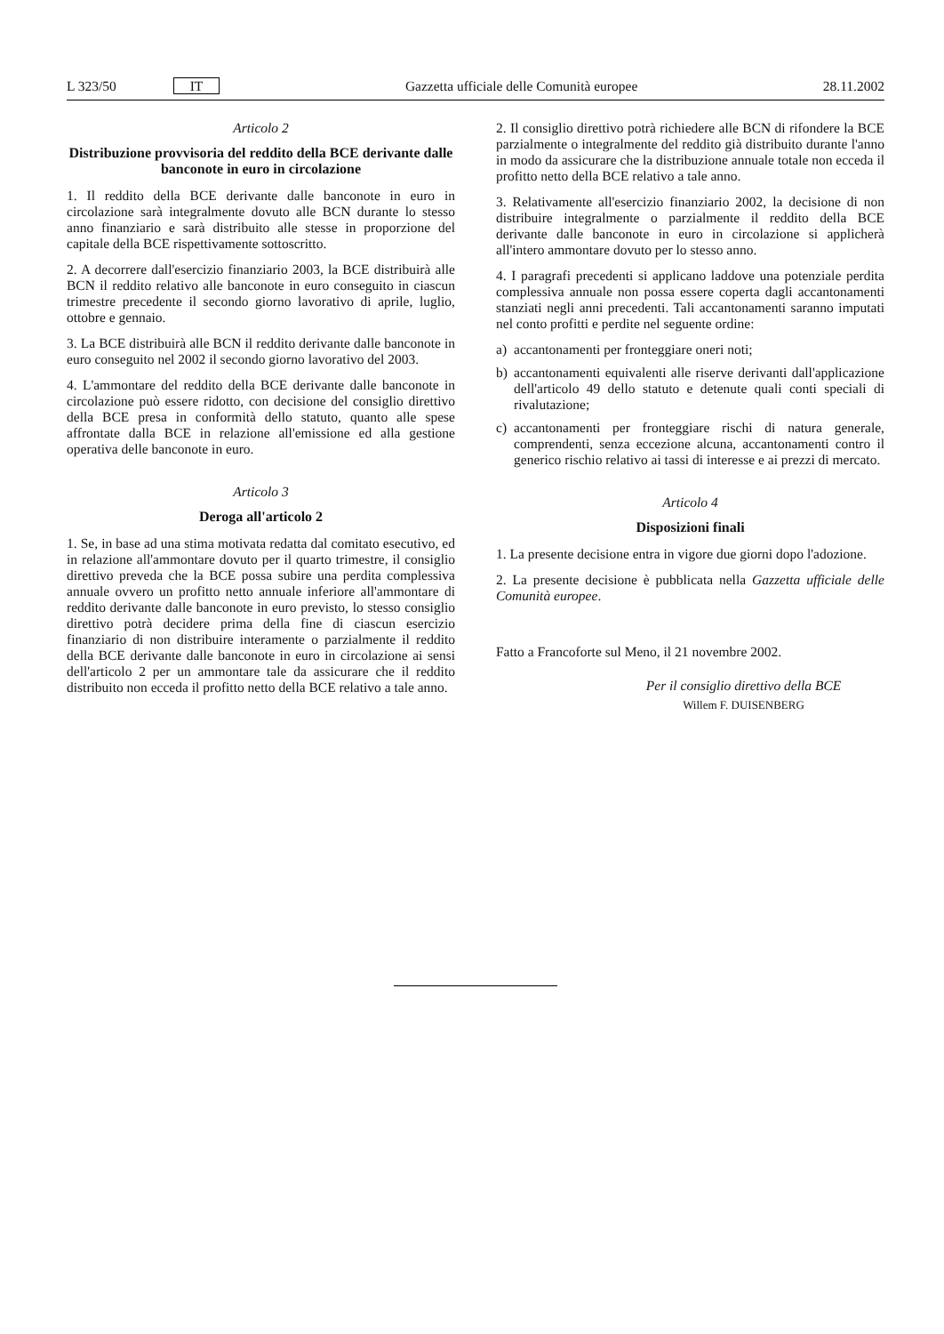L 323/50 IT Gazzetta ufficiale delle Comunità europee 28.11.2002
Articolo 2
Distribuzione provvisoria del reddito della BCE derivante dalle banconote in euro in circolazione
1. Il reddito della BCE derivante dalle banconote in euro in circolazione sarà integralmente dovuto alle BCN durante lo stesso anno finanziario e sarà distribuito alle stesse in proporzione del capitale della BCE rispettivamente sottoscritto.
2. A decorrere dall'esercizio finanziario 2003, la BCE distribuirà alle BCN il reddito relativo alle banconote in euro conseguito in ciascun trimestre precedente il secondo giorno lavorativo di aprile, luglio, ottobre e gennaio.
3. La BCE distribuirà alle BCN il reddito derivante dalle banconote in euro conseguito nel 2002 il secondo giorno lavorativo del 2003.
4. L'ammontare del reddito della BCE derivante dalle banconote in circolazione può essere ridotto, con decisione del consiglio direttivo della BCE presa in conformità dello statuto, quanto alle spese affrontate dalla BCE in relazione all'emissione ed alla gestione operativa delle banconote in euro.
Articolo 3
Deroga all'articolo 2
1. Se, in base ad una stima motivata redatta dal comitato esecutivo, ed in relazione all'ammontare dovuto per il quarto trimestre, il consiglio direttivo preveda che la BCE possa subire una perdita complessiva annuale ovvero un profitto netto annuale inferiore all'ammontare di reddito derivante dalle banconote in euro previsto, lo stesso consiglio direttivo potrà decidere prima della fine di ciascun esercizio finanziario di non distribuire interamente o parzialmente il reddito della BCE derivante dalle banconote in euro in circolazione ai sensi dell'articolo 2 per un ammontare tale da assicurare che il reddito distribuito non ecceda il profitto netto della BCE relativo a tale anno.
2. Il consiglio direttivo potrà richiedere alle BCN di rifondere la BCE parzialmente o integralmente del reddito già distribuito durante l'anno in modo da assicurare che la distribuzione annuale totale non ecceda il profitto netto della BCE relativo a tale anno.
3. Relativamente all'esercizio finanziario 2002, la decisione di non distribuire integralmente o parzialmente il reddito della BCE derivante dalle banconote in euro in circolazione si applicherà all'intero ammontare dovuto per lo stesso anno.
4. I paragrafi precedenti si applicano laddove una potenziale perdita complessiva annuale non possa essere coperta dagli accantonamenti stanziati negli anni precedenti. Tali accantonamenti saranno imputati nel conto profitti e perdite nel seguente ordine:
a) accantonamenti per fronteggiare oneri noti;
b) accantonamenti equivalenti alle riserve derivanti dall'applicazione dell'articolo 49 dello statuto e detenute quali conti speciali di rivalutazione;
c) accantonamenti per fronteggiare rischi di natura generale, comprendenti, senza eccezione alcuna, accantonamenti contro il generico rischio relativo ai tassi di interesse e ai prezzi di mercato.
Articolo 4
Disposizioni finali
1. La presente decisione entra in vigore due giorni dopo l'adozione.
2. La presente decisione è pubblicata nella Gazzetta ufficiale delle Comunità europee.
Fatto a Francoforte sul Meno, il 21 novembre 2002.
Per il consiglio direttivo della BCE
Willem F. DUISENBERG